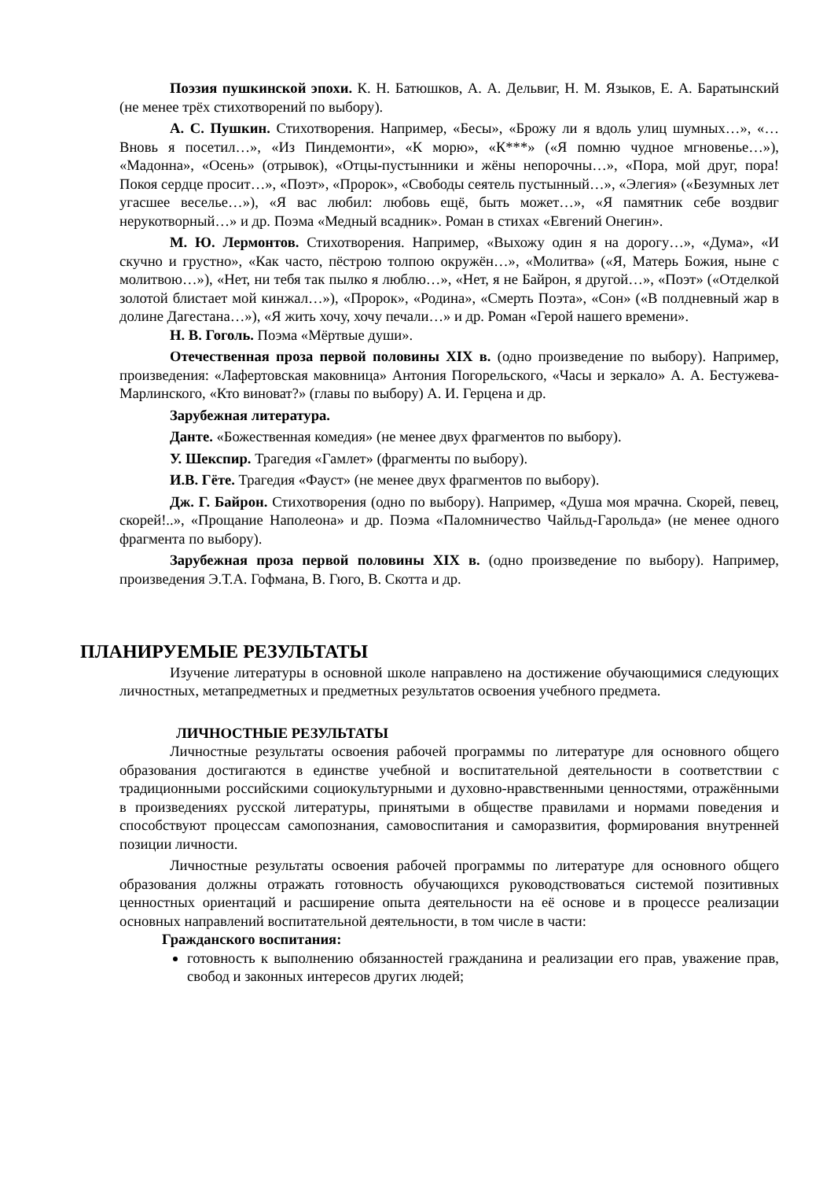Поэзия пушкинской эпохи. К. Н. Батюшков, А. А. Дельвиг, Н. М. Языков, Е. А. Баратынский (не менее трёх стихотворений по выбору).
А. С. Пушкин. Стихотворения. Например, «Бесы», «Брожу ли я вдоль улиц шумных…», «…Вновь я посетил…», «Из Пиндемонти», «К морю», «К***» («Я помню чудное мгновенье…»), «Мадонна», «Осень» (отрывок), «Отцы-пустынники и жёны непорочны…», «Пора, мой друг, пора! Покоя сердце просит…», «Поэт», «Пророк», «Свободы сеятель пустынный…», «Элегия» («Безумных лет угасшее веселье…»), «Я вас любил: любовь ещё, быть может…», «Я памятник себе воздвиг нерукотворный…» и др. Поэма «Медный всадник». Роман в стихах «Евгений Онегин».
М. Ю. Лермонтов. Стихотворения. Например, «Выхожу один я на дорогу…», «Дума», «И скучно и грустно», «Как часто, пёстрою толпою окружён…», «Молитва» («Я, Матерь Божия, ныне с молитвою…»), «Нет, ни тебя так пылко я люблю…», «Нет, я не Байрон, я другой…», «Поэт» («Отделкой золотой блистает мой кинжал…»), «Пророк», «Родина», «Смерть Поэта», «Сон» («В полдневный жар в долине Дагестана…»), «Я жить хочу, хочу печали…» и др. Роман «Герой нашего времени».
Н. В. Гоголь. Поэма «Мёртвые души».
Отечественная проза первой половины XIX в. (одно произведение по выбору). Например, произведения: «Лафертовская маковница» Антония Погорельского, «Часы и зеркало» А. А. Бестужева-Марлинского, «Кто виноват?» (главы по выбору) А. И. Герцена и др.
Зарубежная литература.
Данте. «Божественная комедия» (не менее двух фрагментов по выбору).
У. Шекспир. Трагедия «Гамлет» (фрагменты по выбору).
И.В. Гёте. Трагедия «Фауст» (не менее двух фрагментов по выбору).
Дж. Г. Байрон. Стихотворения (одно по выбору). Например, «Душа моя мрачна. Скорей, певец, скорей!..», «Прощание Наполеона» и др. Поэма «Паломничество Чайльд-Гарольда» (не менее одного фрагмента по выбору).
Зарубежная проза первой половины XIX в. (одно произведение по выбору). Например, произведения Э.Т.А. Гофмана, В. Гюго, В. Скотта и др.
ПЛАНИРУЕМЫЕ РЕЗУЛЬТАТЫ
Изучение литературы в основной школе направлено на достижение обучающимися следующих личностных, метапредметных и предметных результатов освоения учебного предмета.
ЛИЧНОСТНЫЕ РЕЗУЛЬТАТЫ
Личностные результаты освоения рабочей программы по литературе для основного общего образования достигаются в единстве учебной и воспитательной деятельности в соответствии с традиционными российскими социокультурными и духовно-нравственными ценностями, отражёнными в произведениях русской литературы, принятыми в обществе правилами и нормами поведения и способствуют процессам самопознания, самовоспитания и саморазвития, формирования внутренней позиции личности.
Личностные результаты освоения рабочей программы по литературе для основного общего образования должны отражать готовность обучающихся руководствоваться системой позитивных ценностных ориентаций и расширение опыта деятельности на её основе и в процессе реализации основных направлений воспитательной деятельности, в том числе в части:
Гражданского воспитания:
готовность к выполнению обязанностей гражданина и реализации его прав, уважение прав, свобод и законных интересов других людей;